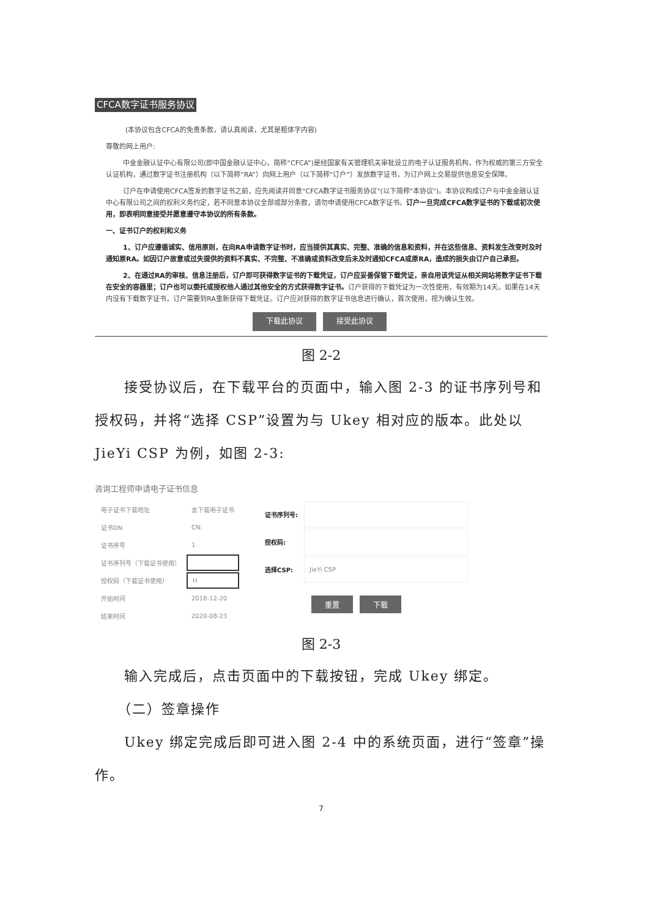CFCA数字证书服务协议
(本协议包含CFCA的免责条款，请认真阅读，尤其是粗体字内容)
尊敬的网上用户:
中金金融认证中心有限公司(即中国金融认证中心，简称“CFCA”)是经国家有关管理机关审批设立的电子认证服务机构，作为权威的第三方安全认证机构，通过数字证书注册机构（以下简称“RA”）向网上用户（以下简称“订户”）发放数字证书，为订户网上交易提供信息安全保障。
订户在申请使用CFCA签发的数字证书之前，应先阅读并同意"CFCA数字证书服务协议"(以下简称"本协议")。本协议构成订户与中金金融认证中心有限公司之间的权利义务约定，若不同意本协议全部或部分条款，请勿申请使用CFCA数字证书。订户一旦完成CFCA数字证书的下载或初次使用，即表明同意接受并愿意遵守本协议的所有条款。
一、证书订户的权利和义务
1、订户应遵循诚实、信用原则，在向RA申请数字证书时，应当提供其真实、完整、准确的信息和资料，并在这些信息、资料发生改变时及时通知原RA。如因订户故意或过失提供的资料不真实、不完整、不准确或资料改变后未及时通知CFCA或原RA，造成的损失由订户自己承担。
2、在通过RA的审核、信息注册后，订户即可获得数字证书的下载凭证，订户应妥善保管下载凭证，亲自用该凭证从相关网站将数字证书下载在安全的容器里；订户也可以委托或授权他人通过其他安全的方式获得数字证书。订户获得的下载凭证为一次性使用，有效期为14天。如果在14天内没有下载数字证书，订户需要到RA重新获得下载凭证。订户应对获得的数字证书信息进行确认，首次使用，视为确认生效。
下载此协议 接受此协议
图 2-2
　　接受协议后，在下载平台的页面中，输入图 2-3 的证书序列号和授权码，并将“选择 CSP”设置为与 Ukey 相对应的版本。此处以 JieYi CSP 为例，如图 2-3:
咨询工程师申请电子证书信息
| 电子证书下载地址 | 去下载电子证书 |
| 证书DN | CN: |
| 证书序号 | 1 |
| 证书序列号（下载证书使用） | |
| 授权码（下载证书使用） | H |
| 开始时间 | 2018-12-20 |
| 结束时间 | 2020-08-23 |
| 证书序列号: | |
| 授权码: | |
| 选择CSP: | JieYi CSP |
| | 重置 下载 |
图 2-3
　　输入完成后，点击页面中的下载按钮，完成 Ukey 绑定。
　　（二）签章操作
　　Ukey 绑定完成后即可进入图 2-4 中的系统页面，进行“签章”操作。
7